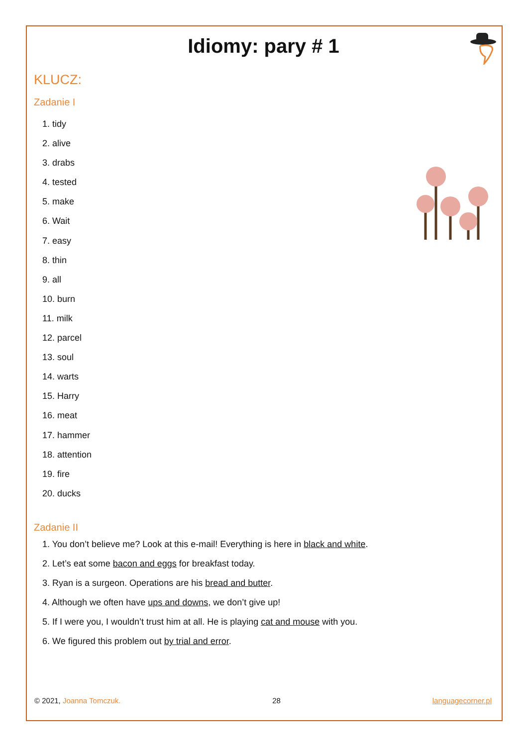Idiomy: pary # 1
KLUCZ:
Zadanie I
1. tidy
2. alive
3. drabs
4. tested
5. make
6. Wait
7. easy
8. thin
9. all
10. burn
11. milk
12. parcel
13. soul
14. warts
15. Harry
16. meat
17. hammer
18. attention
19. fire
20. ducks
Zadanie II
1. You don’t believe me? Look at this e-mail! Everything is here in black and white.
2. Let’s eat some bacon and eggs for breakfast today.
3. Ryan is a surgeon. Operations are his bread and butter.
4. Although we often have ups and downs, we don’t give up!
5. If I were you, I wouldn’t trust him at all. He is playing cat and mouse with you.
6. We figured this problem out by trial and error.
© 2021, Joanna Tomczuk. 28 languagecorner.pl